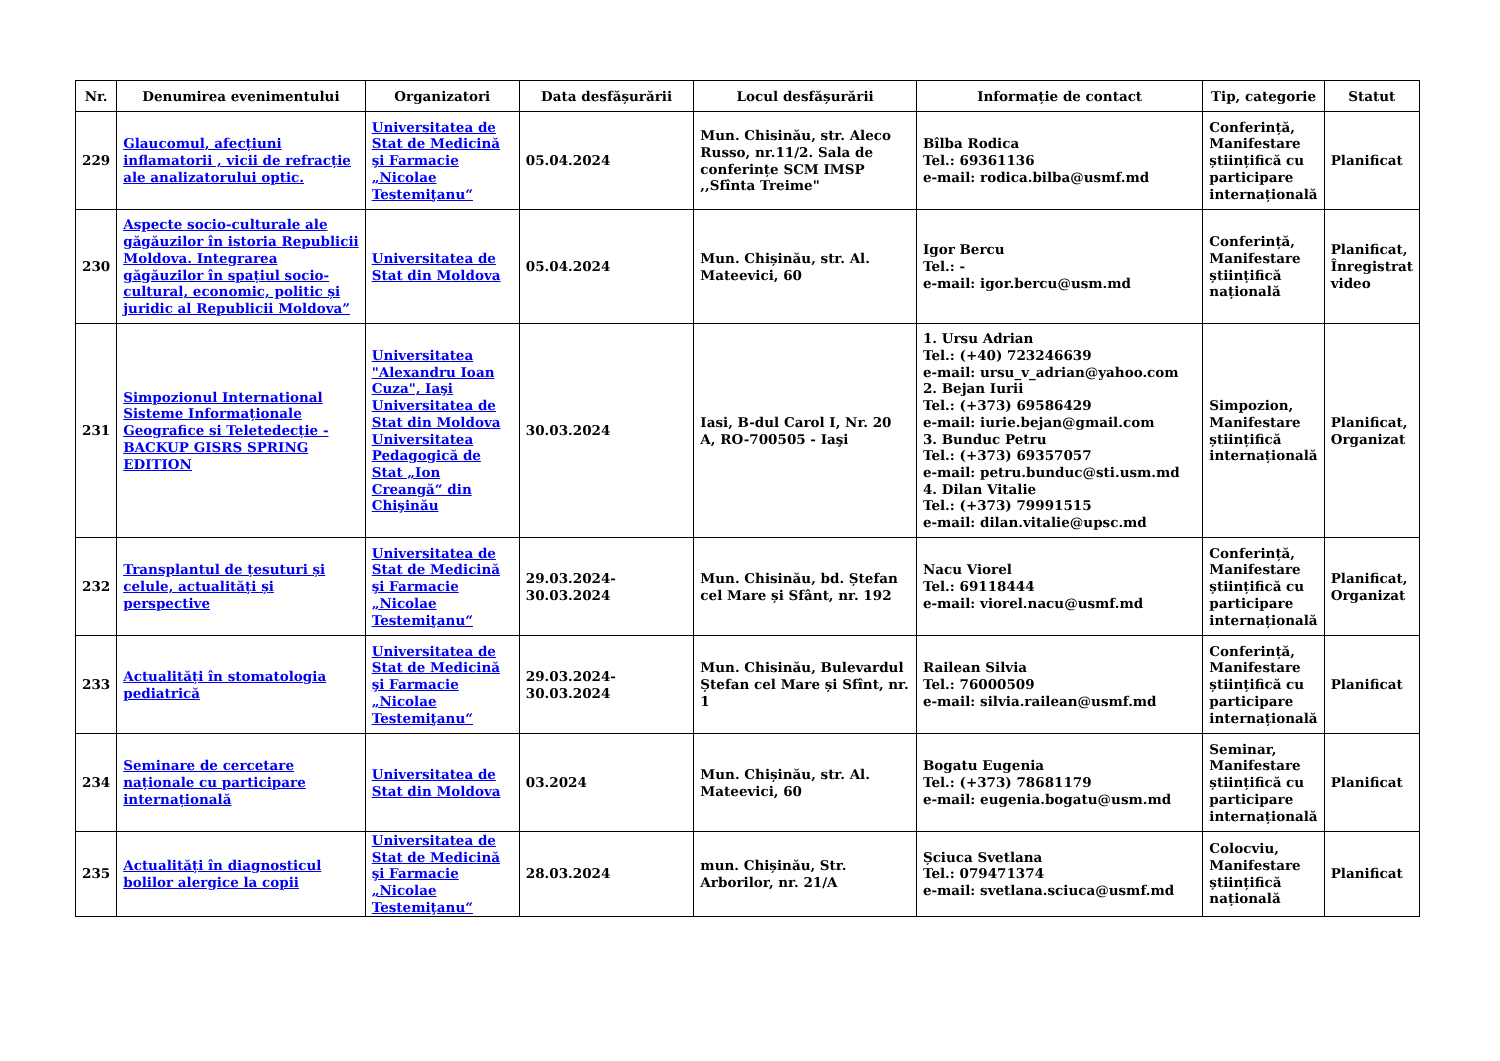| Nr. | Denumirea evenimentului | Organizatori | Data desfășurării | Locul desfășurării | Informație de contact | Tip, categorie | Statut |
| --- | --- | --- | --- | --- | --- | --- | --- |
| 229 | Glaucomul, afecțiuni inflamatorii , vicii de refracție ale analizatorului optic. | Universitatea de Stat de Medicină şi Farmacie „Nicolae Testemiţanu“ | 05.04.2024 | Mun. Chisinău, str. Aleco Russo, nr.11/2. Sala de conferințe SCM IMSP ,,Sfînta Treime" | Bîlba Rodica Tel.: 69361136 e-mail: rodica.bilba@usmf.md | Conferință, Manifestare științifică cu participare internațională | Planificat |
| 230 | Aspecte socio-culturale ale găgăuzilor în istoria Republicii Moldova. Integrarea găgăuzilor în spațiul socio-cultural, economic, politic și juridic al Republicii Moldova” | Universitatea de Stat din Moldova | 05.04.2024 | Mun. Chișinău, str. Al. Mateevici, 60 | Igor Bercu Tel.: - e-mail: igor.bercu@usm.md | Conferință, Manifestare științifică națională | Planificat, Înregistrat video |
| 231 | Simpozionul International Sisteme Informaționale Geografice si Teletedecție - BACKUP GISRS SPRING EDITION | Universitatea "Alexandru Ioan Cuza", Iaşi Universitatea de Stat din Moldova Universitatea Pedagogică de Stat „Ion Creangă“ din Chişinău | 30.03.2024 | Iasi, B-dul Carol I, Nr. 20 A, RO-700505 - Iaşi | 1. Ursu Adrian Tel.: (+40) 723246639 e-mail: ursu_v_adrian@yahoo.com 2. Bejan Iurii Tel.: (+373) 69586429 e-mail: iurie.bejan@gmail.com 3. Bunduc Petru Tel.: (+373) 69357057 e-mail: petru.bunduc@sti.usm.md 4. Dilan Vitalie Tel.: (+373) 79991515 e-mail: dilan.vitalie@upsc.md | Simpozion, Manifestare științifică internațională | Planificat, Organizat |
| 232 | Transplantul de țesuturi și celule, actualități și perspective | Universitatea de Stat de Medicină şi Farmacie „Nicolae Testemiţanu“ | 29.03.2024-30.03.2024 | Mun. Chisinău, bd. Ștefan cel Mare și Sfânt, nr. 192 | Nacu Viorel Tel.: 69118444 e-mail: viorel.nacu@usmf.md | Conferință, Manifestare științifică cu participare internațională | Planificat, Organizat |
| 233 | Actualități în stomatologia pediatrică | Universitatea de Stat de Medicină şi Farmacie „Nicolae Testemiţanu“ | 29.03.2024-30.03.2024 | Mun. Chisinău, Bulevardul Ștefan cel Mare și Sfînt, nr. 1 | Railean Silvia Tel.: 76000509 e-mail: silvia.railean@usmf.md | Conferință, Manifestare științifică cu participare internațională | Planificat |
| 234 | Seminare de cercetare naționale cu participare internațională | Universitatea de Stat din Moldova | 03.2024 | Mun. Chișinău, str. Al. Mateevici, 60 | Bogatu Eugenia Tel.: (+373) 78681179 e-mail: eugenia.bogatu@usm.md | Seminar, Manifestare științifică cu participare internațională | Planificat |
| 235 | Actualități în diagnosticul bolilor alergice la copii | Universitatea de Stat de Medicină şi Farmacie „Nicolae Testemiţanu“ | 28.03.2024 | mun. Chișinău, Str. Arborilor, nr. 21/A | Șciuca Svetlana Tel.: 079471374 e-mail: svetlana.sciuca@usmf.md | Colocviu, Manifestare științifică națională | Planificat |